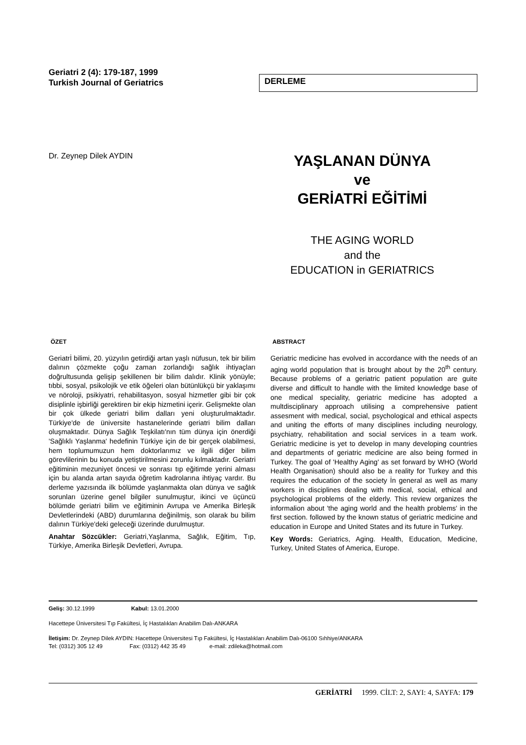Geriatri 2 (4): 179-187, 1999
Turkish Journal of Geriatrics
DERLEME
Dr. Zeynep Dilek AYDIN
YAŞLANAN DÜNYA
ve
GERİATRİ EĞİTİMİ
THE AGING WORLD
and the
EDUCATION in GERIATRICS
ÖZET
Geriatrİ bilimi, 20. yüzyılın getirdiği artan yaşlı nüfusun, tek bir bilim dalının çözmekte çoğu zaman zorlandığı sağlık ihtiyaçları doğrultusunda gelişip şekillenen bir bilim dalıdır. Klinik yönüyle; tıbbi, sosyal, psikolojik ve etik öğeleri olan bütünlükçü bir yaklaşımı ve nöroloji, psikiyatri, rehabilitasyon, sosyal hizmetler gibi bir çok disiplinle işbirliği gerektiren bir ekip hizmetini içerir. Gelişmekte olan bir çok ülkede geriatri bilim dalları yeni oluşturulmaktadır. Türkiye'de de üniversite hastanelerinde geriatri bilim dalları oluşmaktadır. Dünya Sağlık Teşkilatı'nın tüm dünya için önerdiği 'Sağlıklı Yaşlanma' hedefinin Türkiye için de bir gerçek olabilmesi, hem toplumumuzun hem doktorlarımız ve ilgili diğer bilim görevlilerinin bu konuda yetiştirilmesini zorunlu kılmaktadır. Geriatri eğitiminin mezuniyet öncesi ve sonrası tıp eğitimde yerini alması için bu alanda artan sayıda öğretim kadrolarına ihtiyaç vardır. Bu derleme yazısında ilk bölümde yaşlanmakta olan dünya ve sağlık sorunları üzerine genel bilgiler sunulmuştur, ikinci ve üçüncü bölümde geriatri bilim ve eğitiminin Avrupa ve Amerika Birleşik Devletlerindeki (ABD) durumlarına değinilmiş, son olarak bu bilim dalının Türkiye'deki geleceği üzerinde durulmuştur.
Anahtar Sözcükler: Geriatri,Yaşlanma, Sağlık, Eğitim, Tıp, Türkiye, Amerika Birleşik Devletleri, Avrupa.
ABSTRACT
Geriatric medicine has evolved in accordance with the needs of an aging world population that is brought about by the 20<sup>th</sup> century. Because problems of a geriatric patient population are guite diverse and difficult to handle with the limited knowledge base of one medical speciality, geriatric medicine has adopted a multdisciplinary approach utilising a comprehensive patient assesment with medical, social, psychological and ethical aspects and uniting the efforts of many disciplines including neurology, psychiatry, rehabilitation and social services in a team work. Geriatric medicine is yet to develop in many developing countries and departments of geriatric medicine are also being formed in Turkey. The goal of 'Healthy Aging' as set forward by WHO (World Health Organisation) should also be a reality for Turkey and this requires the education of the society İn general as well as many workers in disciplines dealing with medical, social, ethical and psychological problems of the elderly. This review organizes the informalion about 'the aging world and the health problems' in the first section. followed by the known status of geriatric medicine and education in Europe and United States and its future in Turkey.
Key Words: Geriatrics, Aging. Health, Education, Medicine, Turkey, United States of America, Europe.
Geliş: 30.12.1999 Kabul: 13.01.2000
Hacettepe Üniversitesi Tıp Fakültesi, İç Hastalıkları Anabilim Dalı-ANKARA
İletişim: Dr. Zeynep Dilek AYDIN: Hacettepe Üniversitesi Tıp Fakültesi, İç Hastalıkları Anabilim Dalı-06100 Sıhhiye/ANKARA
Tel: (0312) 305 12 49 Fax: (0312) 442 35 49 e-mail: zdileka@hotmail.com
GERİATRİ 1999. CİLT: 2, SAYI: 4, SAYFA: 179